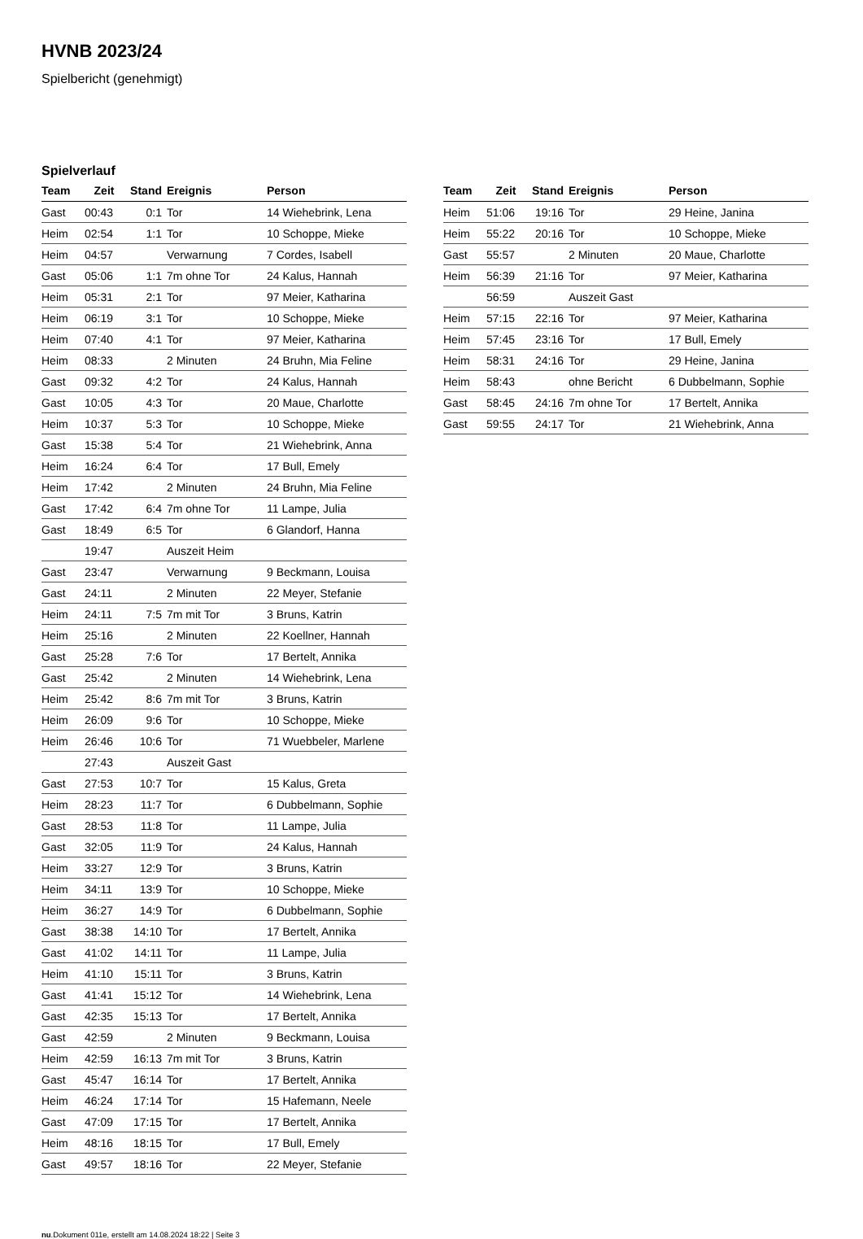HVNB 2023/24
Spielbericht (genehmigt)
Spielverlauf
| Team | Zeit | Stand | Ereignis | Person |
| --- | --- | --- | --- | --- |
| Gast | 00:43 | 0:1 | Tor | 14 Wiehebrink, Lena |
| Heim | 02:54 | 1:1 | Tor | 10 Schoppe, Mieke |
| Heim | 04:57 | | Verwarnung | 7 Cordes, Isabell |
| Gast | 05:06 | 1:1 | 7m ohne Tor | 24 Kalus, Hannah |
| Heim | 05:31 | 2:1 | Tor | 97 Meier, Katharina |
| Heim | 06:19 | 3:1 | Tor | 10 Schoppe, Mieke |
| Heim | 07:40 | 4:1 | Tor | 97 Meier, Katharina |
| Heim | 08:33 | | 2 Minuten | 24 Bruhn, Mia Feline |
| Gast | 09:32 | 4:2 | Tor | 24 Kalus, Hannah |
| Gast | 10:05 | 4:3 | Tor | 20 Maue, Charlotte |
| Heim | 10:37 | 5:3 | Tor | 10 Schoppe, Mieke |
| Gast | 15:38 | 5:4 | Tor | 21 Wiehebrink, Anna |
| Heim | 16:24 | 6:4 | Tor | 17 Bull, Emely |
| Heim | 17:42 | | 2 Minuten | 24 Bruhn, Mia Feline |
| Gast | 17:42 | 6:4 | 7m ohne Tor | 11 Lampe, Julia |
| Gast | 18:49 | 6:5 | Tor | 6 Glandorf, Hanna |
| | 19:47 | | Auszeit Heim | |
| Gast | 23:47 | | Verwarnung | 9 Beckmann, Louisa |
| Gast | 24:11 | | 2 Minuten | 22 Meyer, Stefanie |
| Heim | 24:11 | 7:5 | 7m mit Tor | 3 Bruns, Katrin |
| Heim | 25:16 | | 2 Minuten | 22 Koellner, Hannah |
| Gast | 25:28 | 7:6 | Tor | 17 Bertelt, Annika |
| Gast | 25:42 | | 2 Minuten | 14 Wiehebrink, Lena |
| Heim | 25:42 | 8:6 | 7m mit Tor | 3 Bruns, Katrin |
| Heim | 26:09 | 9:6 | Tor | 10 Schoppe, Mieke |
| Heim | 26:46 | 10:6 | Tor | 71 Wuebbeler, Marlene |
| | 27:43 | | Auszeit Gast | |
| Gast | 27:53 | 10:7 | Tor | 15 Kalus, Greta |
| Heim | 28:23 | 11:7 | Tor | 6 Dubbelmann, Sophie |
| Gast | 28:53 | 11:8 | Tor | 11 Lampe, Julia |
| Gast | 32:05 | 11:9 | Tor | 24 Kalus, Hannah |
| Heim | 33:27 | 12:9 | Tor | 3 Bruns, Katrin |
| Heim | 34:11 | 13:9 | Tor | 10 Schoppe, Mieke |
| Heim | 36:27 | 14:9 | Tor | 6 Dubbelmann, Sophie |
| Gast | 38:38 | 14:10 | Tor | 17 Bertelt, Annika |
| Gast | 41:02 | 14:11 | Tor | 11 Lampe, Julia |
| Heim | 41:10 | 15:11 | Tor | 3 Bruns, Katrin |
| Gast | 41:41 | 15:12 | Tor | 14 Wiehebrink, Lena |
| Gast | 42:35 | 15:13 | Tor | 17 Bertelt, Annika |
| Gast | 42:59 | | 2 Minuten | 9 Beckmann, Louisa |
| Heim | 42:59 | 16:13 | 7m mit Tor | 3 Bruns, Katrin |
| Gast | 45:47 | 16:14 | Tor | 17 Bertelt, Annika |
| Heim | 46:24 | 17:14 | Tor | 15 Hafemann, Neele |
| Gast | 47:09 | 17:15 | Tor | 17 Bertelt, Annika |
| Heim | 48:16 | 18:15 | Tor | 17 Bull, Emely |
| Gast | 49:57 | 18:16 | Tor | 22 Meyer, Stefanie |
| Team | Zeit | Stand | Ereignis | Person |
| --- | --- | --- | --- | --- |
| Heim | 51:06 | 19:16 | Tor | 29 Heine, Janina |
| Heim | 55:22 | 20:16 | Tor | 10 Schoppe, Mieke |
| Gast | 55:57 | | 2 Minuten | 20 Maue, Charlotte |
| Heim | 56:39 | 21:16 | Tor | 97 Meier, Katharina |
| | 56:59 | | Auszeit Gast | |
| Heim | 57:15 | 22:16 | Tor | 97 Meier, Katharina |
| Heim | 57:45 | 23:16 | Tor | 17 Bull, Emely |
| Heim | 58:31 | 24:16 | Tor | 29 Heine, Janina |
| Heim | 58:43 | | ohne Bericht | 6 Dubbelmann, Sophie |
| Gast | 58:45 | 24:16 | 7m ohne Tor | 17 Bertelt, Annika |
| Gast | 59:55 | 24:17 | Tor | 21 Wiehebrink, Anna |
nu.Dokument 011e, erstellt am 14.08.2024 18:22 | Seite 3